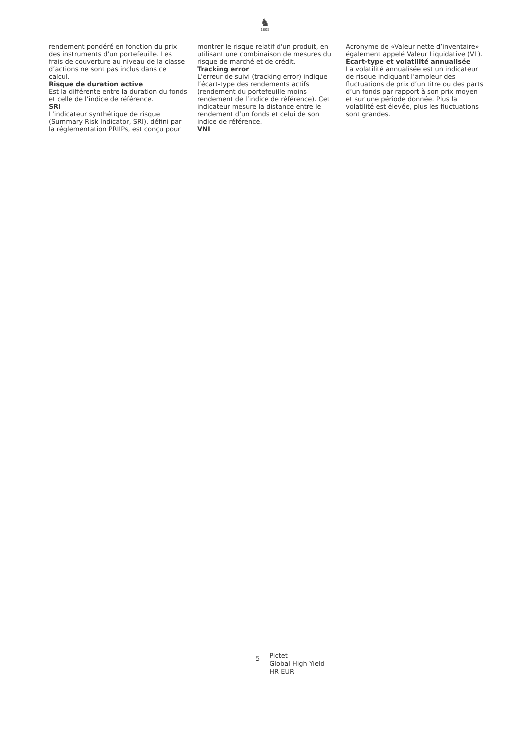♞
1805
rendement pondéré en fonction du prix des instruments d'un portefeuille. Les frais de couverture au niveau de la classe d’actions ne sont pas inclus dans ce calcul.
Risque de duration active
Est la différente entre la duration du fonds et celle de l’indice de référence.
SRI
L'indicateur synthétique de risque (Summary Risk Indicator, SRI), défini par la réglementation PRIIPs, est conçu pour
montrer le risque relatif d'un produit, en utilisant une combinaison de mesures du risque de marché et de crédit.
Tracking error
L'erreur de suivi (tracking error) indique l’écart-type des rendements actifs (rendement du portefeuille moins rendement de l’indice de référence). Cet indicateur mesure la distance entre le rendement d’un fonds et celui de son indice de référence.
VNI
Acronyme de «Valeur nette d’inventaire» également appelé Valeur Liquidative (VL).
Écart-type et volatilité annualisée
La volatilité annualisée est un indicateur de risque indiquant l’ampleur des fluctuations de prix d’un titre ou des parts d’un fonds par rapport à son prix moyen et sur une période donnée. Plus la volatilité est élevée, plus les fluctuations sont grandes.
5
Pictet
Global High Yield
HR EUR